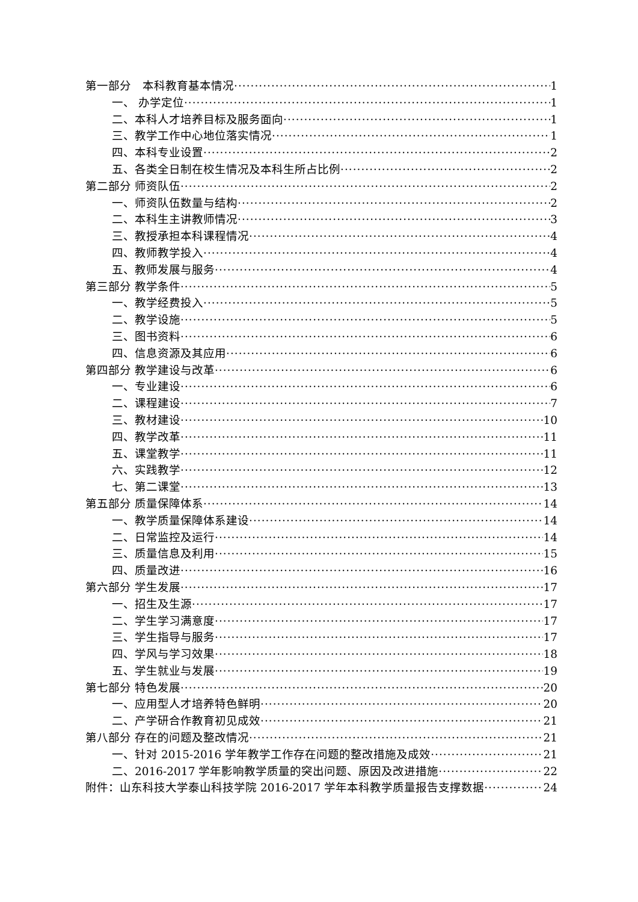第一部分　本科教育基本情况 1
一、 办学定位 1
二、本科人才培养目标及服务面向 1
三、教学工作中心地位落实情况 1
四、本科专业设置 2
五、各类全日制在校生情况及本科生所占比例 2
第二部分 师资队伍 2
一、师资队伍数量与结构 2
二、本科生主讲教师情况 3
三、教授承担本科课程情况 4
四、教师教学投入 4
五、教师发展与服务 4
第三部分 教学条件 5
一、教学经费投入 5
二、教学设施 5
三、图书资料 6
四、信息资源及其应用 6
第四部分 教学建设与改革 6
一、专业建设 6
二、课程建设 7
三、教材建设 10
四、教学改革 11
五、课堂教学 11
六、实践教学 12
七、第二课堂 13
第五部分 质量保障体系 14
一、教学质量保障体系建设 14
二、日常监控及运行 14
三、质量信息及利用 15
四、质量改进 16
第六部分 学生发展 17
一、招生及生源 17
二、学生学习满意度 17
三、学生指导与服务 17
四、学风与学习效果 18
五、学生就业与发展 19
第七部分 特色发展 20
一、应用型人才培养特色鲜明 20
二、产学研合作教育初见成效 21
第八部分 存在的问题及整改情况 21
一、针对 2015-2016 学年教学工作存在问题的整改措施及成效 21
二、2016-2017 学年影响教学质量的突出问题、原因及改进措施 22
附件：山东科技大学泰山科技学院 2016-2017 学年本科教学质量报告支撑数据 24